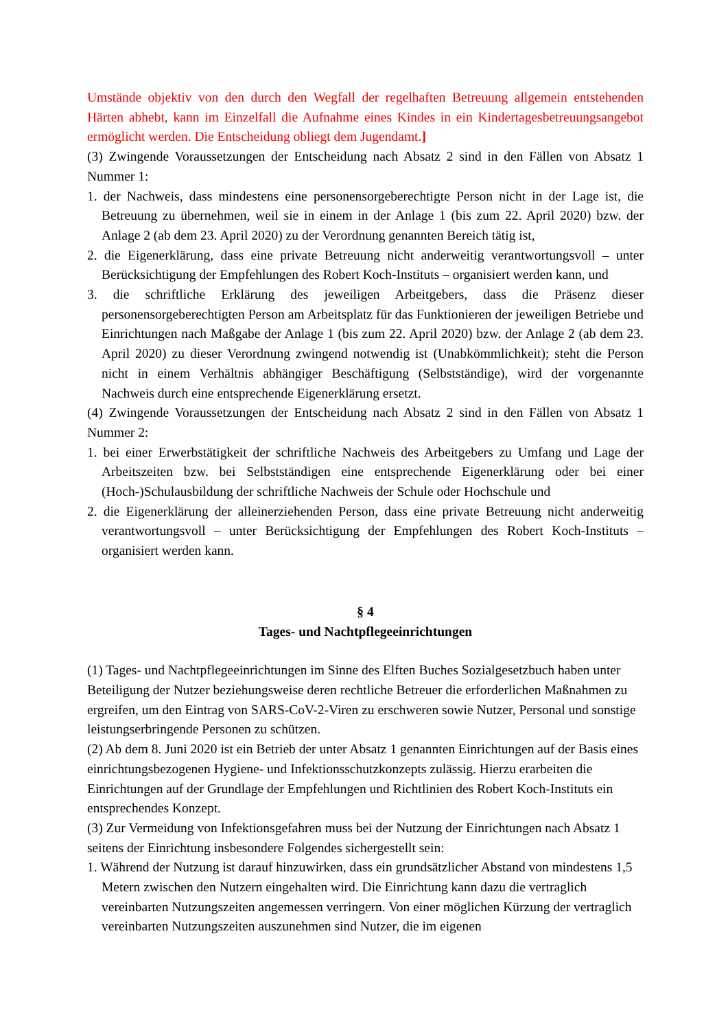Umstände objektiv von den durch den Wegfall der regelhaften Betreuung allgemein entstehenden Härten abhebt, kann im Einzelfall die Aufnahme eines Kindes in ein Kindertagesbetreuungsangebot ermöglicht werden. Die Entscheidung obliegt dem Jugendamt.]
(3) Zwingende Voraussetzungen der Entscheidung nach Absatz 2 sind in den Fällen von Absatz 1 Nummer 1:
1. der Nachweis, dass mindestens eine personensorgeberechtigte Person nicht in der Lage ist, die Betreuung zu übernehmen, weil sie in einem in der Anlage 1 (bis zum 22. April 2020) bzw. der Anlage 2 (ab dem 23. April 2020) zu der Verordnung genannten Bereich tätig ist,
2. die Eigenerklärung, dass eine private Betreuung nicht anderweitig verantwortungsvoll – unter Berücksichtigung der Empfehlungen des Robert Koch-Instituts – organisiert werden kann, und
3. die schriftliche Erklärung des jeweiligen Arbeitgebers, dass die Präsenz dieser personensorgeberechtigten Person am Arbeitsplatz für das Funktionieren der jeweiligen Betriebe und Einrichtungen nach Maßgabe der Anlage 1 (bis zum 22. April 2020) bzw. der Anlage 2 (ab dem 23. April 2020) zu dieser Verordnung zwingend notwendig ist (Unabkömmlichkeit); steht die Person nicht in einem Verhältnis abhängiger Beschäftigung (Selbstständige), wird der vorgenannte Nachweis durch eine entsprechende Eigenerklärung ersetzt.
(4) Zwingende Voraussetzungen der Entscheidung nach Absatz 2 sind in den Fällen von Absatz 1 Nummer 2:
1. bei einer Erwerbstätigkeit der schriftliche Nachweis des Arbeitgebers zu Umfang und Lage der Arbeitszeiten bzw. bei Selbstständigen eine entsprechende Eigenerklärung oder bei einer (Hoch-)Schulausbildung der schriftliche Nachweis der Schule oder Hochschule und
2. die Eigenerklärung der alleinerziehenden Person, dass eine private Betreuung nicht anderweitig verantwortungsvoll – unter Berücksichtigung der Empfehlungen des Robert Koch-Instituts – organisiert werden kann.
§ 4
Tages- und Nachtpflegeeinrichtungen
(1) Tages- und Nachtpflegeeinrichtungen im Sinne des Elften Buches Sozialgesetzbuch haben unter Beteiligung der Nutzer beziehungsweise deren rechtliche Betreuer die erforderlichen Maßnahmen zu ergreifen, um den Eintrag von SARS-CoV-2-Viren zu erschweren sowie Nutzer, Personal und sonstige leistungserbringende Personen zu schützen.
(2) Ab dem 8. Juni 2020 ist ein Betrieb der unter Absatz 1 genannten Einrichtungen auf der Basis eines einrichtungsbezogenen Hygiene- und Infektionsschutzkonzepts zulässig. Hierzu erarbeiten die Einrichtungen auf der Grundlage der Empfehlungen und Richtlinien des Robert Koch-Instituts ein entsprechendes Konzept.
(3) Zur Vermeidung von Infektionsgefahren muss bei der Nutzung der Einrichtungen nach Absatz 1 seitens der Einrichtung insbesondere Folgendes sichergestellt sein:
1. Während der Nutzung ist darauf hinzuwirken, dass ein grundsätzlicher Abstand von mindestens 1,5 Metern zwischen den Nutzern eingehalten wird. Die Einrichtung kann dazu die vertraglich vereinbarten Nutzungszeiten angemessen verringern. Von einer möglichen Kürzung der vertraglich vereinbarten Nutzungszeiten auszunehmen sind Nutzer, die im eigenen